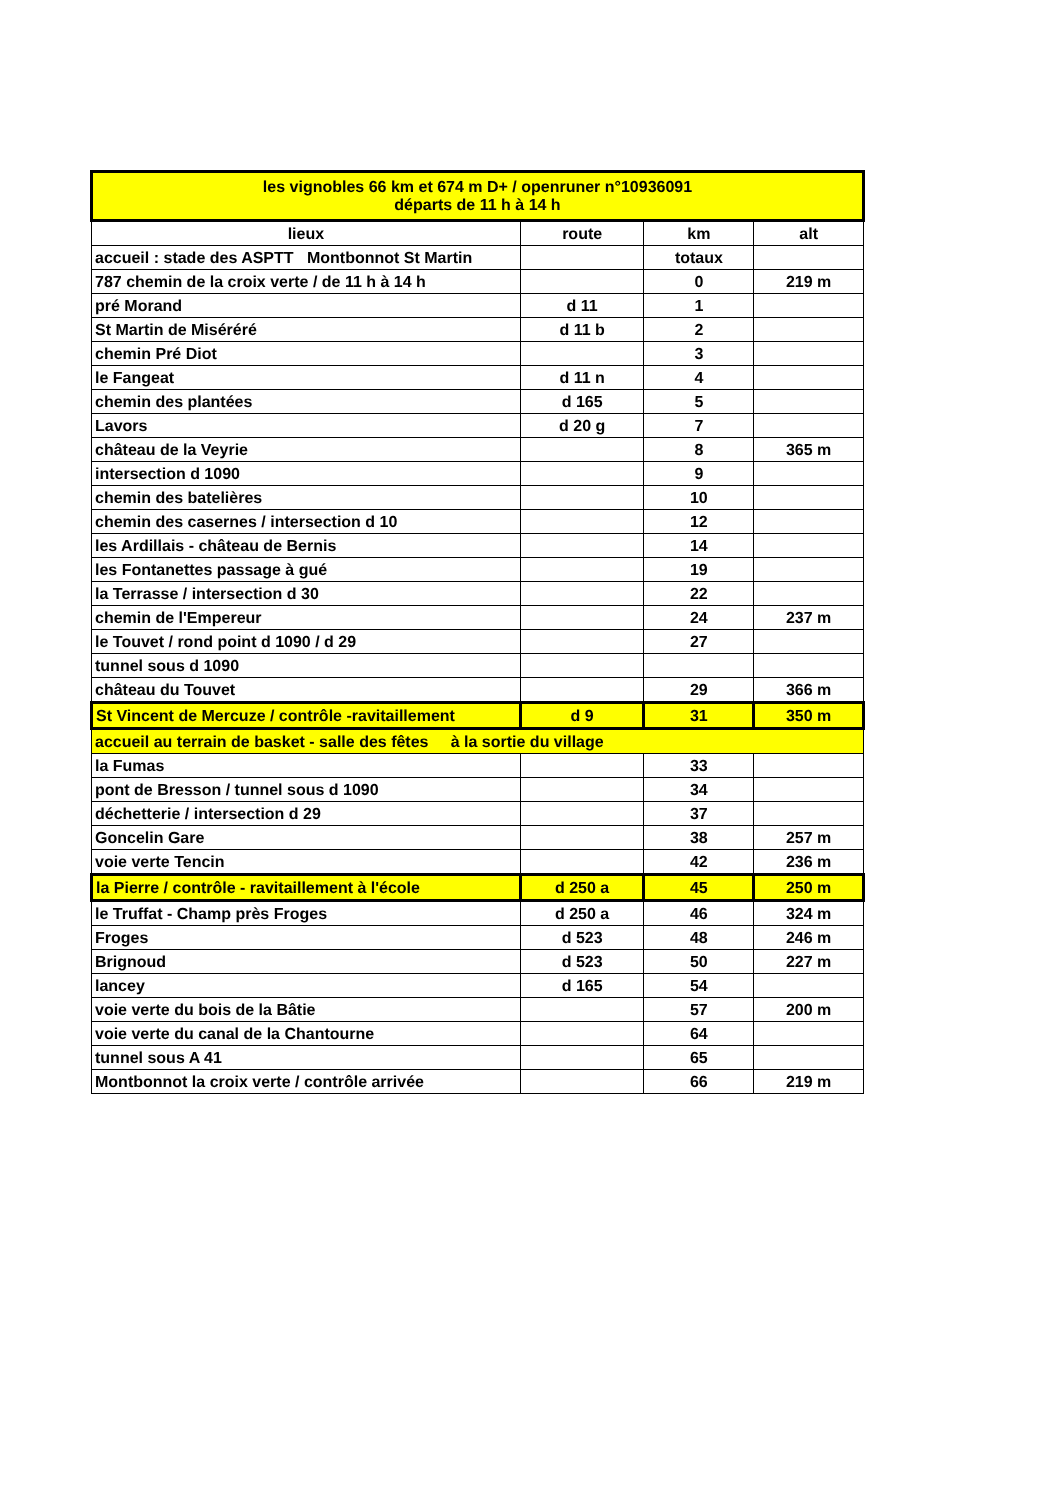| les vignobles 66 km et 674 m D+ / openruner n°10936091 départs de 11 h à 14 h | | | |
| --- | --- | --- | --- |
| lieux | route | km | alt |
| accueil : stade des ASPTT Montbonnot St Martin | | totaux | |
| 787 chemin de la croix verte / de 11 h à 14 h | | 0 | 219 m |
| pré Morand | d 11 | 1 | |
| St Martin de Miséréré | d 11 b | 2 | |
| chemin Pré Diot | | 3 | |
| le Fangeat | d 11 n | 4 | |
| chemin des plantées | d 165 | 5 | |
| Lavors | d 20 g | 7 | |
| château de la Veyrie | | 8 | 365 m |
| intersection d 1090 | | 9 | |
| chemin des batelières | | 10 | |
| chemin des casernes / intersection d 10 | | 12 | |
| les Ardillais - château de Bernis | | 14 | |
| les Fontanettes passage à gué | | 19 | |
| la Terrasse / intersection d 30 | | 22 | |
| chemin de l'Empereur | | 24 | 237 m |
| le Touvet / rond point d 1090 / d 29 | | 27 | |
| tunnel sous d 1090 | | | |
| château du Touvet | | 29 | 366 m |
| St Vincent de Mercuze / contrôle -ravitaillement | d 9 | 31 | 350 m |
| accueil au terrain de basket - salle des fêtes à la sortie du village | | | |
| la Fumas | | 33 | |
| pont de Bresson / tunnel sous d 1090 | | 34 | |
| déchetterie / intersection d 29 | | 37 | |
| Goncelin Gare | | 38 | 257 m |
| voie verte Tencin | | 42 | 236 m |
| la Pierre / contrôle - ravitaillement à l'école | d 250 a | 45 | 250 m |
| le Truffat - Champ près Froges | d 250 a | 46 | 324 m |
| Froges | d 523 | 48 | 246 m |
| Brignoud | d 523 | 50 | 227 m |
| lancey | d 165 | 54 | |
| voie verte du bois de la Bâtie | | 57 | 200 m |
| voie verte du canal de la Chantourne | | 64 | |
| tunnel sous A 41 | | 65 | |
| Montbonnot la croix verte / contrôle arrivée | | 66 | 219 m |